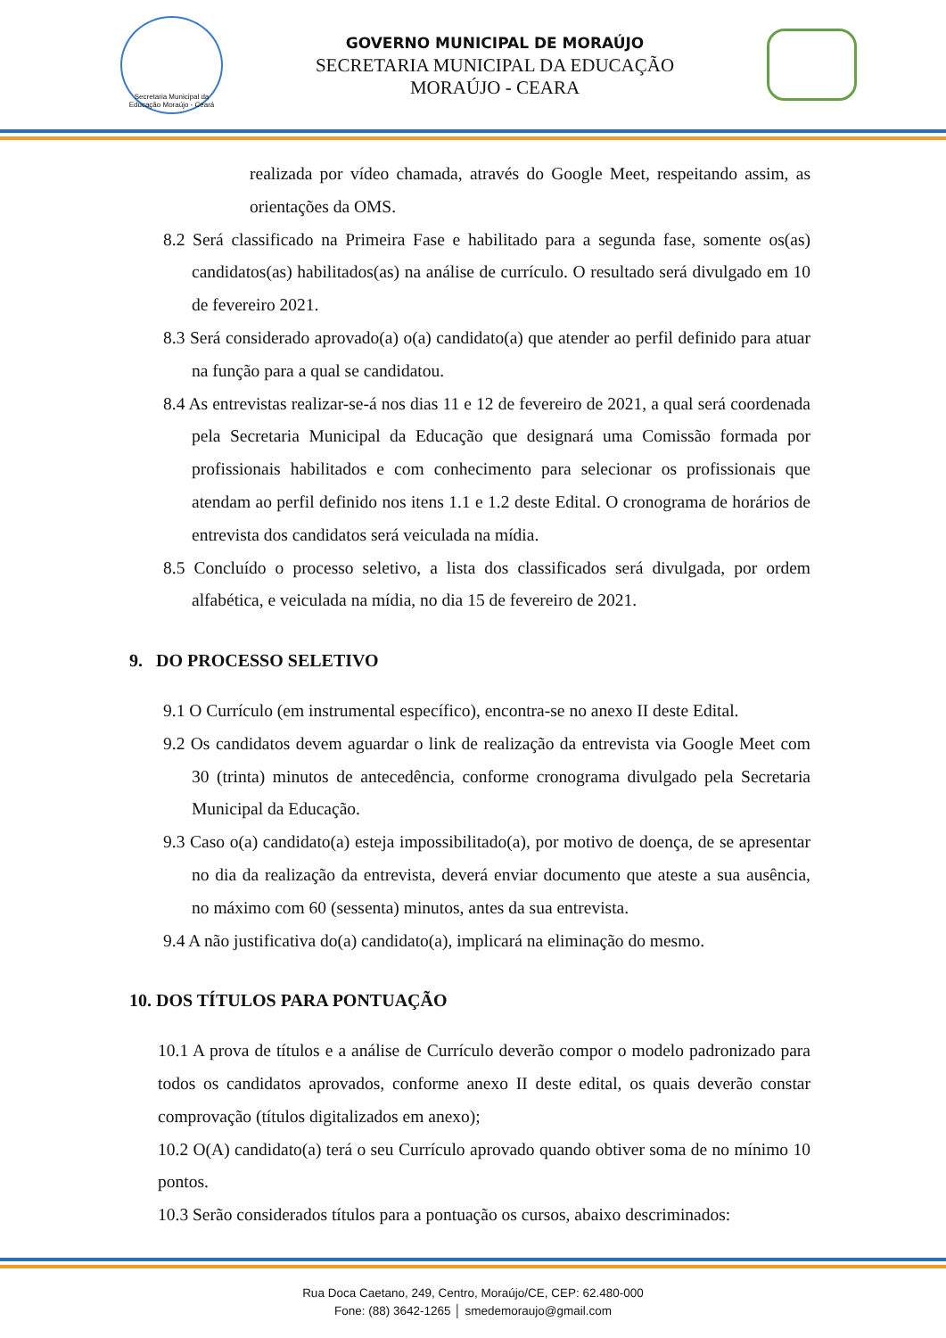Secretaria Municipal da Educação Moraújo - Ceará
GOVERNO MUNICIPAL DE MORAÚJO
SECRETARIA MUNICIPAL DA EDUCAÇÃO
MORAÚJO - CEARA
realizada por vídeo chamada, através do Google Meet, respeitando assim, as orientações da OMS.
8.2 Será classificado na Primeira Fase e habilitado para a segunda fase, somente os(as) candidatos(as) habilitados(as) na análise de currículo. O resultado será divulgado em 10 de fevereiro 2021.
8.3 Será considerado aprovado(a) o(a) candidato(a) que atender ao perfil definido para atuar na função para a qual se candidatou.
8.4 As entrevistas realizar-se-á nos dias 11 e 12 de fevereiro de 2021, a qual será coordenada pela Secretaria Municipal da Educação que designará uma Comissão formada por profissionais habilitados e com conhecimento para selecionar os profissionais que atendam ao perfil definido nos itens 1.1 e 1.2 deste Edital. O cronograma de horários de entrevista dos candidatos será veiculada na mídia.
8.5 Concluído o processo seletivo, a lista dos classificados será divulgada, por ordem alfabética, e veiculada na mídia, no dia 15 de fevereiro de 2021.
9. DO PROCESSO SELETIVO
9.1 O Currículo (em instrumental específico), encontra-se no anexo II deste Edital.
9.2 Os candidatos devem aguardar o link de realização da entrevista via Google Meet com 30 (trinta) minutos de antecedência, conforme cronograma divulgado pela Secretaria Municipal da Educação.
9.3 Caso o(a) candidato(a) esteja impossibilitado(a), por motivo de doença, de se apresentar no dia da realização da entrevista, deverá enviar documento que ateste a sua ausência, no máximo com 60 (sessenta) minutos, antes da sua entrevista.
9.4 A não justificativa do(a) candidato(a), implicará na eliminação do mesmo.
10. DOS TÍTULOS PARA PONTUAÇÃO
10.1 A prova de títulos e a análise de Currículo deverão compor o modelo padronizado para todos os candidatos aprovados, conforme anexo II deste edital, os quais deverão constar comprovação (títulos digitalizados em anexo);
10.2 O(A) candidato(a) terá o seu Currículo aprovado quando obtiver soma de no mínimo 10 pontos.
10.3 Serão considerados títulos para a pontuação os cursos, abaixo descriminados:
Rua Doca Caetano, 249, Centro, Moraújo/CE, CEP: 62.480-000
Fone: (88) 3642-1265 │ smedemoraujo@gmail.com